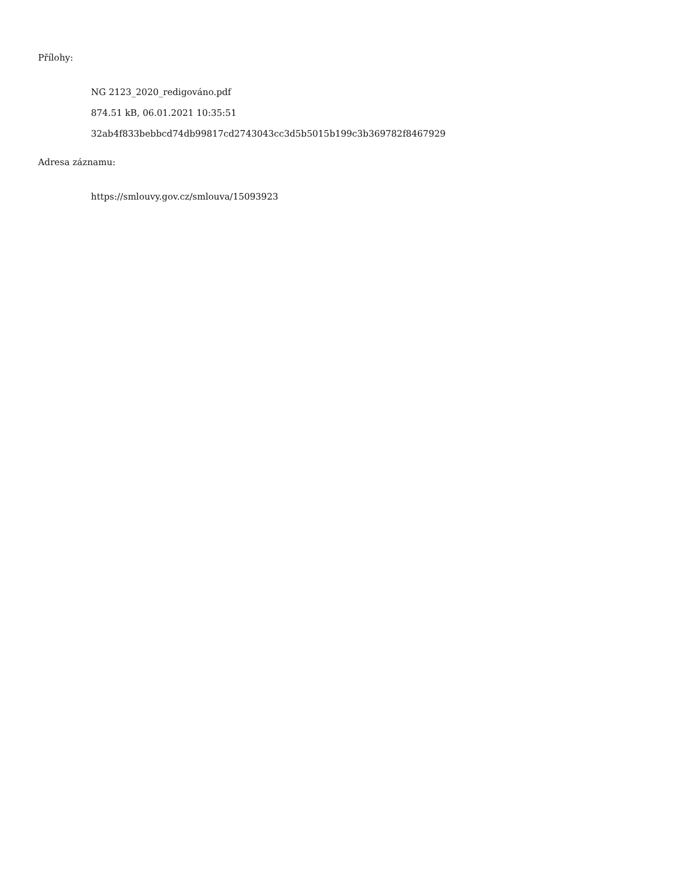Přílohy:
NG 2123_2020_redigováno.pdf
874.51 kB, 06.01.2021 10:35:51
32ab4f833bebbcd74db99817cd2743043cc3d5b5015b199c3b369782f8467929
Adresa záznamu:
https://smlouvy.gov.cz/smlouva/15093923